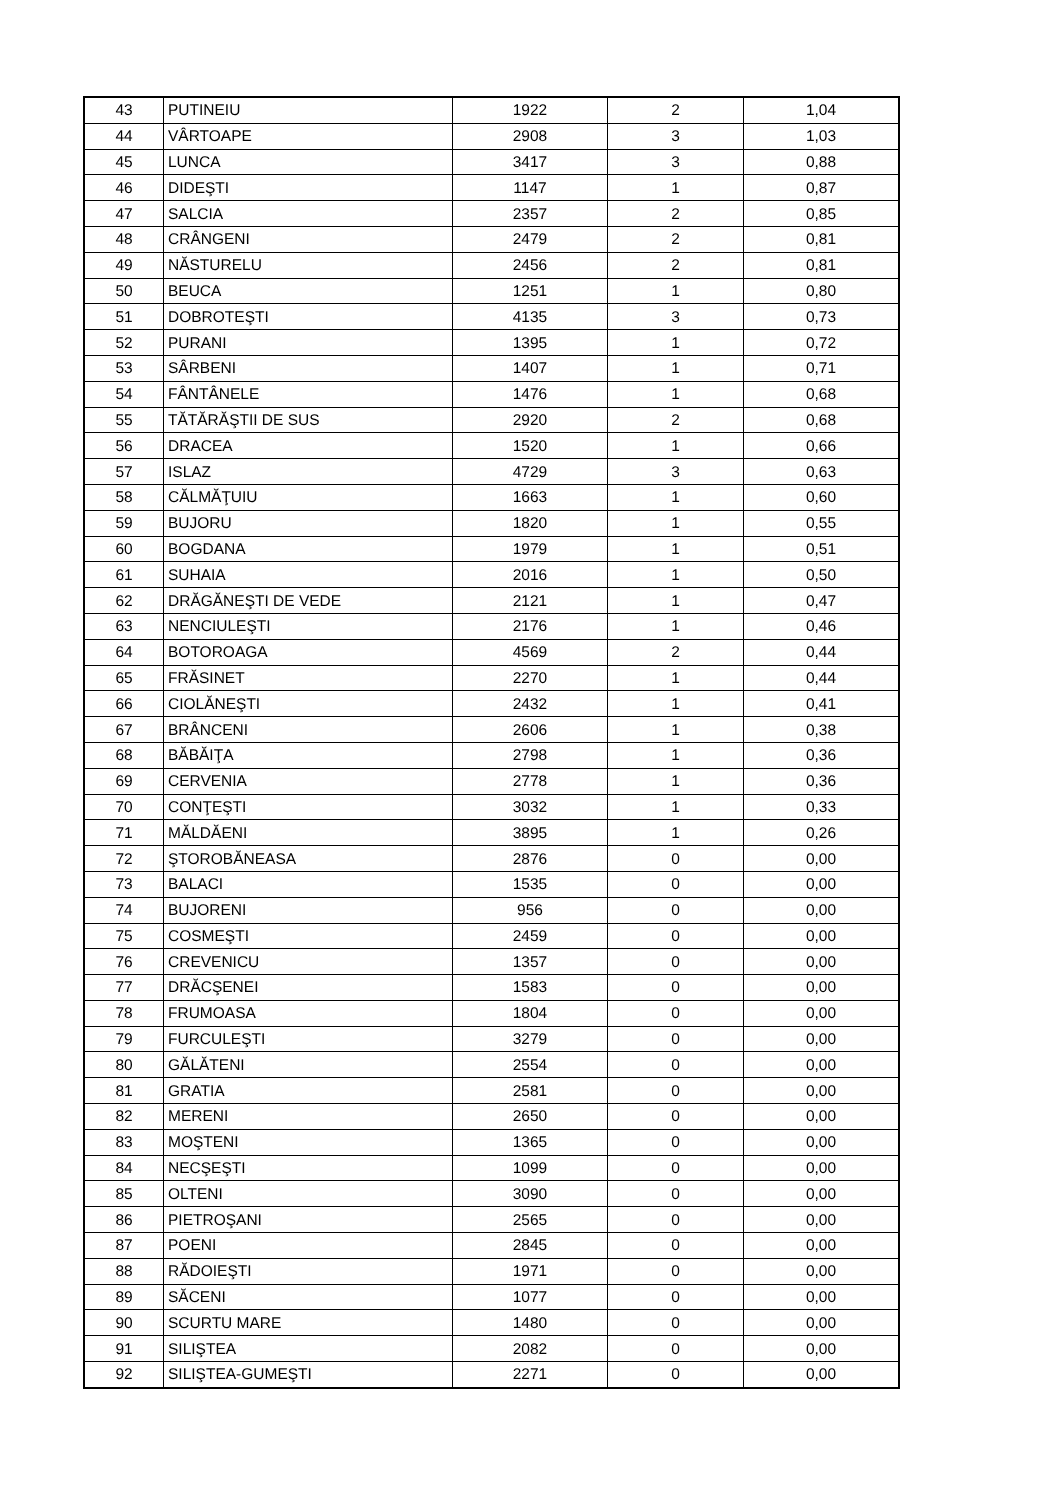| 43 | PUTINEIU | 1922 | 2 | 1,04 |
| 44 | VÂRTOAPE | 2908 | 3 | 1,03 |
| 45 | LUNCA | 3417 | 3 | 0,88 |
| 46 | DIDEŞTI | 1147 | 1 | 0,87 |
| 47 | SALCIA | 2357 | 2 | 0,85 |
| 48 | CRÂNGENI | 2479 | 2 | 0,81 |
| 49 | NĂSTURELU | 2456 | 2 | 0,81 |
| 50 | BEUCA | 1251 | 1 | 0,80 |
| 51 | DOBROTEŞTI | 4135 | 3 | 0,73 |
| 52 | PURANI | 1395 | 1 | 0,72 |
| 53 | SÂRBENI | 1407 | 1 | 0,71 |
| 54 | FÂNTÂNELE | 1476 | 1 | 0,68 |
| 55 | TĂTĂRĂŞTII DE SUS | 2920 | 2 | 0,68 |
| 56 | DRACEA | 1520 | 1 | 0,66 |
| 57 | ISLAZ | 4729 | 3 | 0,63 |
| 58 | CĂLMĂŢUIU | 1663 | 1 | 0,60 |
| 59 | BUJORU | 1820 | 1 | 0,55 |
| 60 | BOGDANA | 1979 | 1 | 0,51 |
| 61 | SUHAIA | 2016 | 1 | 0,50 |
| 62 | DRĂGĂNEŞTI DE VEDE | 2121 | 1 | 0,47 |
| 63 | NENCIULEŞTI | 2176 | 1 | 0,46 |
| 64 | BOTOROAGA | 4569 | 2 | 0,44 |
| 65 | FRĂSINET | 2270 | 1 | 0,44 |
| 66 | CIOLĂNEŞTI | 2432 | 1 | 0,41 |
| 67 | BRÂNCENI | 2606 | 1 | 0,38 |
| 68 | BĂBĂIŢA | 2798 | 1 | 0,36 |
| 69 | CERVENIA | 2778 | 1 | 0,36 |
| 70 | CONŢEŞTI | 3032 | 1 | 0,33 |
| 71 | MĂLDĂENI | 3895 | 1 | 0,26 |
| 72 | ŞTOROBĂNEASA | 2876 | 0 | 0,00 |
| 73 | BALACI | 1535 | 0 | 0,00 |
| 74 | BUJORENI | 956 | 0 | 0,00 |
| 75 | COSMEŞTI | 2459 | 0 | 0,00 |
| 76 | CREVENICU | 1357 | 0 | 0,00 |
| 77 | DRĂCŞENEI | 1583 | 0 | 0,00 |
| 78 | FRUMOASA | 1804 | 0 | 0,00 |
| 79 | FURCULEŞTI | 3279 | 0 | 0,00 |
| 80 | GĂLĂTENI | 2554 | 0 | 0,00 |
| 81 | GRATIA | 2581 | 0 | 0,00 |
| 82 | MERENI | 2650 | 0 | 0,00 |
| 83 | MOŞTENI | 1365 | 0 | 0,00 |
| 84 | NECŞEŞTI | 1099 | 0 | 0,00 |
| 85 | OLTENI | 3090 | 0 | 0,00 |
| 86 | PIETROŞANI | 2565 | 0 | 0,00 |
| 87 | POENI | 2845 | 0 | 0,00 |
| 88 | RĂDOIEŞTI | 1971 | 0 | 0,00 |
| 89 | SĂCENI | 1077 | 0 | 0,00 |
| 90 | SCURTU MARE | 1480 | 0 | 0,00 |
| 91 | SILIŞTEA | 2082 | 0 | 0,00 |
| 92 | SILIŞTEA-GUMEŞTI | 2271 | 0 | 0,00 |